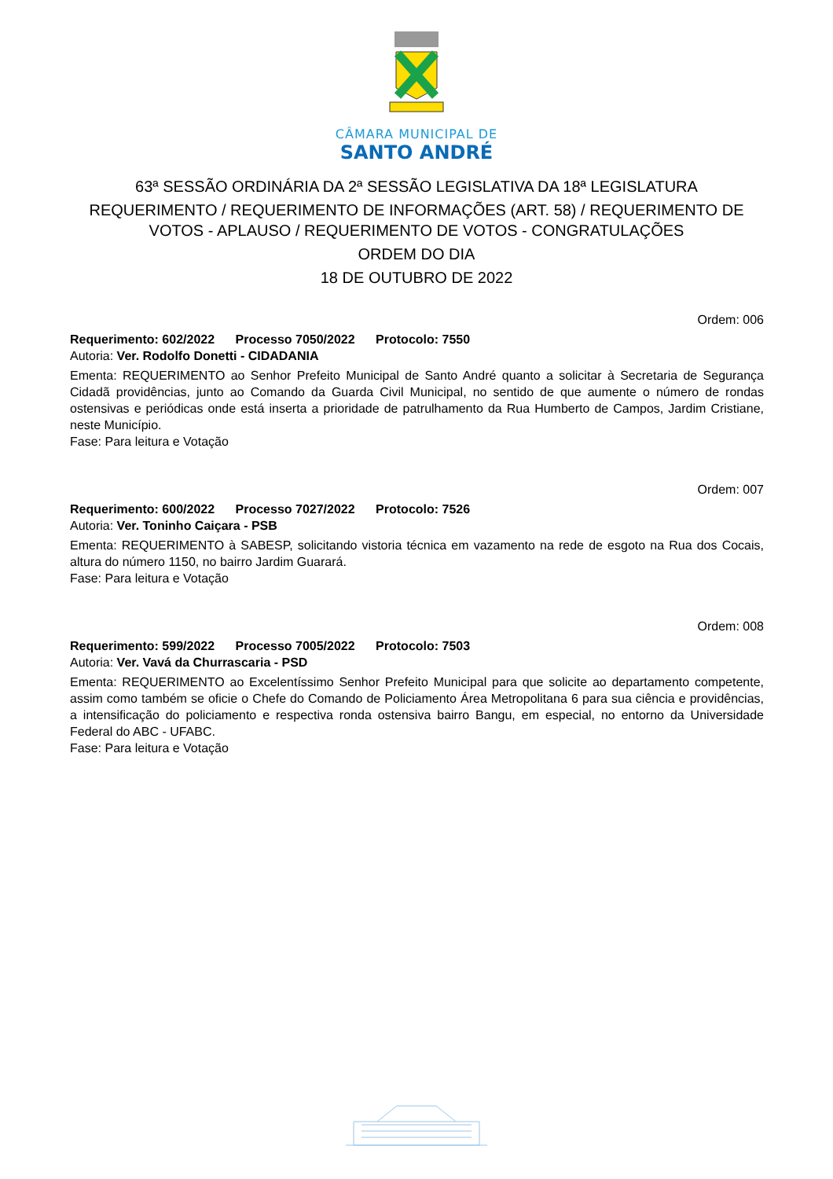CÂMARA MUNICIPAL DE
SANTO ANDRÉ
63ª SESSÃO ORDINÁRIA DA 2ª SESSÃO LEGISLATIVA DA 18ª LEGISLATURA
REQUERIMENTO / REQUERIMENTO DE INFORMAÇÕES (ART. 58) / REQUERIMENTO DE VOTOS - APLAUSO / REQUERIMENTO DE VOTOS - CONGRATULAÇÕES
ORDEM DO DIA
18 DE OUTUBRO DE 2022
Ordem: 006
Requerimento: 602/2022 Processo 7050/2022 Protocolo: 7550
Autoria: Ver. Rodolfo Donetti - CIDADANIA
Ementa: REQUERIMENTO ao Senhor Prefeito Municipal de Santo André quanto a solicitar à Secretaria de Segurança Cidadã providências, junto ao Comando da Guarda Civil Municipal, no sentido de que aumente o número de rondas ostensivas e periódicas onde está inserta a prioridade de patrulhamento da Rua Humberto de Campos, Jardim Cristiane, neste Município.
Fase: Para leitura e Votação
Ordem: 007
Requerimento: 600/2022 Processo 7027/2022 Protocolo: 7526
Autoria: Ver. Toninho Caiçara - PSB
Ementa: REQUERIMENTO à SABESP, solicitando vistoria técnica em vazamento na rede de esgoto na Rua dos Cocais, altura do número 1150, no bairro Jardim Guarará.
Fase: Para leitura e Votação
Ordem: 008
Requerimento: 599/2022 Processo 7005/2022 Protocolo: 7503
Autoria: Ver. Vavá da Churrascaria - PSD
Ementa: REQUERIMENTO ao Excelentíssimo Senhor Prefeito Municipal para que solicite ao departamento competente, assim como também se oficie o Chefe do Comando de Policiamento Área Metropolitana 6 para sua ciência e providências, a intensificação do policiamento e respectiva ronda ostensiva bairro Bangu, em especial, no entorno da Universidade Federal do ABC - UFABC.
Fase: Para leitura e Votação